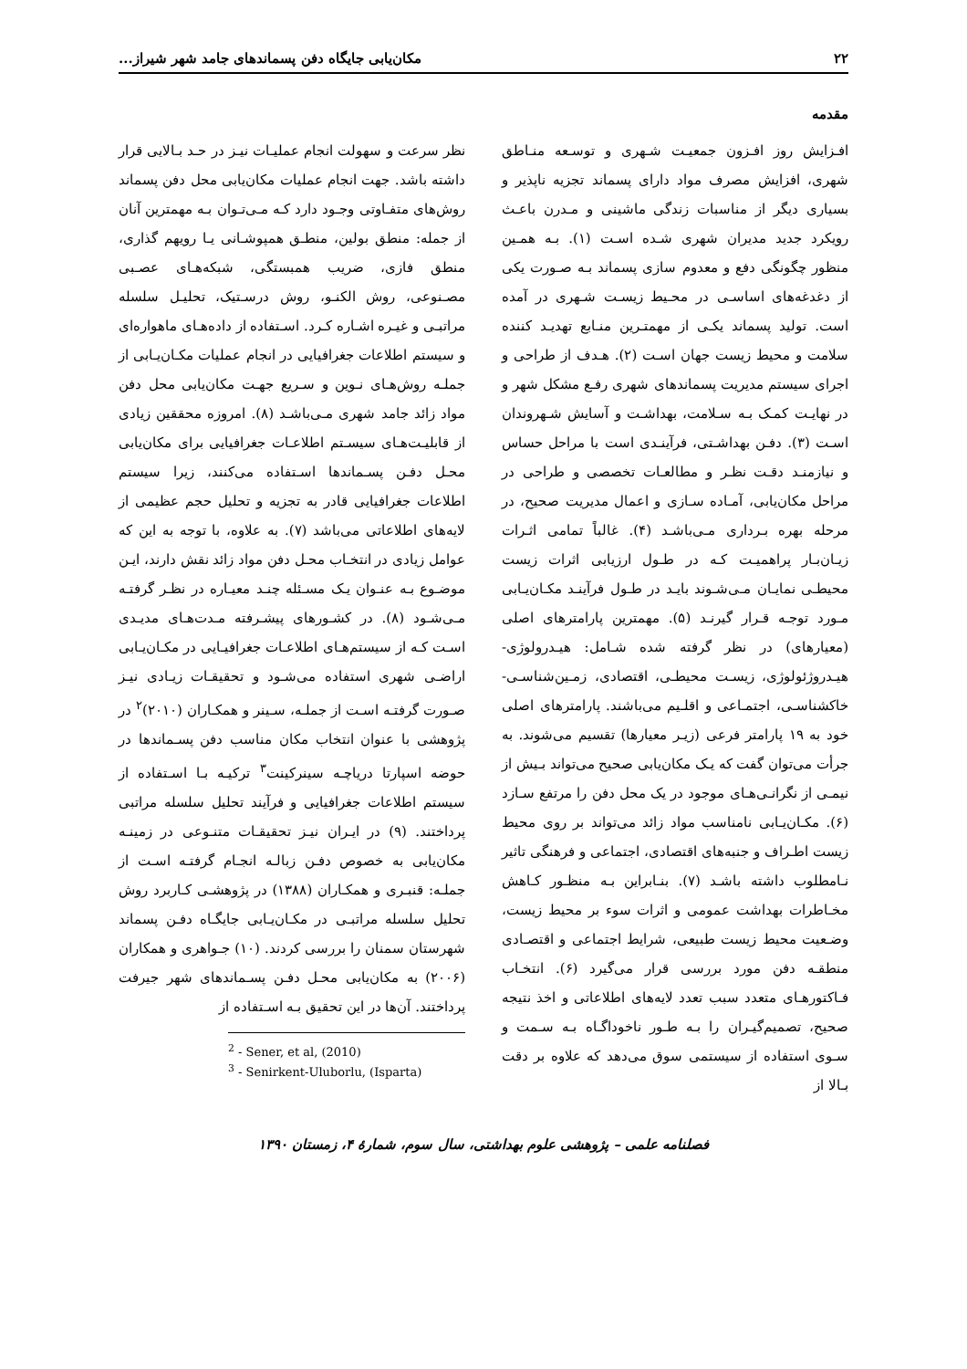۲۲ مکان‌یابی جایگاه دفن پسماندهای جامد شهر شیراز...
مقدمه
افـزایش روز افـزون جمعیـت شـهری و توسـعه منـاطق شهری، افزایش مصرف مواد دارای پسماند تجزیه ناپذیر و بسیاری دیگر از مناسبات زندگی ماشینی و مـدرن باعـث رویکرد جدید مدیران شهری شـده اسـت (۱). بـه همـین منظور چگونگی دفع و معدوم سازی پسماند بـه صـورت یکی از دغدغه‌های اساسـی در محـیط زیسـت شـهری در آمده است. تولید پسماند یکـی از مهمتـرین منـابع تهدیـد کننده سلامت و محیط زیست جهان اسـت (۲). هـدف از طراحی و اجرای سیستم مدیریت پسماندهای شهری رفـع مشکل شهر و در نهایـت کمـک بـه سـلامت، بهداشـت و آسایش شـهروندان اسـت (۳). دفـن بهداشـتی، فرآینـدی است با مراحل حساس و نیازمنـد دقـت نظـر و مطالعـات تخصصی و طراحی در مراحل مکان‌یابی، آمـاده سـازی و اعمال مدیریت صحیح، در مرحله بهره بـرداری مـی‌باشـد (۴). غالباً تمامی اثـرات زیـان‌بـار پراهمیـت کـه در طـول ارزیابی اثرات زیست محیطـی نمایـان مـی‌شـوند بایـد در طـول فرآینـد مکـان‌یـابی مـورد توجـه قـرار گیرنـد (۵). مهمترین پارامترهای اصلی (معیارهای) در نظر گرفته شده شـامل: هیـدرولوژی- هیـدروژئولوژی، زیسـت محیطـی، اقتصادی، زمـین‌شناسـی- خاکشناسـی، اجتمـاعی و اقلـیم می‌باشند. پارامترهای اصلی خود به ۱۹ پارامتر فرعی (زیـر معیارها) تقسیم می‌شوند. به جرأت می‌توان گفت که یـک مکان‌یابی صحیح می‌تواند بـیش از نیمـی از نگرانـی‌هـای موجود در یک محل دفن را مرتفع سـازد (۶). مکـان‌یـابی نامناسب مواد زائد می‌تواند بر روی محیط زیست اطـراف و جنبه‌های اقتصادی، اجتماعی و فرهنگی تاثیر نـامطلوب داشته باشـد (۷). بنـابراین بـه منظـور کـاهش مخـاطرات بهداشت عمومی و اثرات سوء بر محیط زیست، وضـعیت محیط زیست طبیعی، شرایط اجتماعی و اقتصـادی منطقـه دفن مورد بررسی قرار می‌گیرد (۶). انتخـاب فـاکتورهـای متعدد سبب تعدد لایه‌های اطلاعاتی و اخذ نتیجه صحیح، تصمیم‌گیـران را بـه طـور ناخوداگـاه بـه سـمت و سـوی استفاده از سیستمی سوق می‌دهد که علاوه بر دقت بـالا از
نظر سرعت و سهولت انجام عملیـات نیـز در حـد بـالایی قرار داشته باشد. جهت انجام عملیات مکان‌یابی محل دفن پسماند روش‌های متفـاوتی وجـود دارد کـه مـی‌تـوان بـه مهمترین آنان از جمله: منطق بولین، منطـق همپوشـانی یـا رویهم گذاری، منطق فازی، ضریب همبستگی، شبکه‌هـای عصـبی مصـنوعی، روش الکنـو، روش درسـتیک، تحلیـل سلسله مراتبـی و غیـره اشـاره کـرد. اسـتفاده از داده‌هـای ماهواره‌ای و سیستم اطلاعات جغرافیایی در انجام عملیات مکـان‌یـابی از جملـه روش‌هـای نـوین و سـریع جهـت مکان‌یابی محل دفن مواد زائد جامد شهری مـی‌باشـد (۸). امروزه محققین زیادی از قابلیـت‌هـای سیسـتم اطلاعـات جغرافیایی برای مکان‌یابی محـل دفـن پسـماندها اسـتفاده می‌کنند، زیرا سیستم اطلاعات جغرافیایی قادر به تجزیه و تحلیل حجم عظیمی از لایه‌های اطلاعاتی می‌باشد (۷). به علاوه، با توجه به این که عوامل زیادی در انتخـاب محـل دفن مواد زائد نقش دارند، ایـن موضـوع بـه عنـوان یـک مسـئله چنـد معیـاره در نظـر گرفتـه مـی‌شـود (۸). در کشـورهای پیشـرفته مـدت‌هـای مدیـدی اسـت کـه از سیستم‌هـای اطلاعـات جغرافیـایی در مکـان‌یـابی اراضـی شهری استفاده می‌شـود و تحقیقـات زیـادی نیـز صـورت گرفتـه اسـت از جملـه، سـینر و همکـاران (۲۰۱۰)<sup>۲</sup> در پژوهشی با عنوان انتخاب مکان مناسب دفن پسـماندها در حوضه اسپارتا دریاچـه سینرکینت<sup>۳</sup> ترکیـه بـا اسـتفاده از سیستم اطلاعات جغرافیایی و فرآیند تحلیل سلسله مراتبی پرداختند. (۹) در ایـران نیـز تحقیقـات متنـوعی در زمینـه مکان‌یابی به خصوص دفـن زبالـه انجـام گرفتـه اسـت از جملـه: قنبـری و همکـاران (۱۳۸۸) در پژوهشـی کـاربرد روش تحلیل سلسله مراتبـی در مکـان‌یـابی جایگـاه دفـن پسماند شهرستان سمنان را بررسی کردند. (۱۰) جـواهری و همکاران (۲۰۰۶) به مکان‌یابی محـل دفـن پسـماندهای شهر جیرفت پرداختند. آن‌ها در این تحقیق بـه اسـتفاده از
<sup>2</sup> - Sener, et al, (2010)
<sup>3</sup> - Senirkent-Uluborlu, (Isparta)
فصلنامه علمی – پژوهشی علوم بهداشتی، سال سوم، شمارهٔ ۴، زمستان ۱۳۹۰